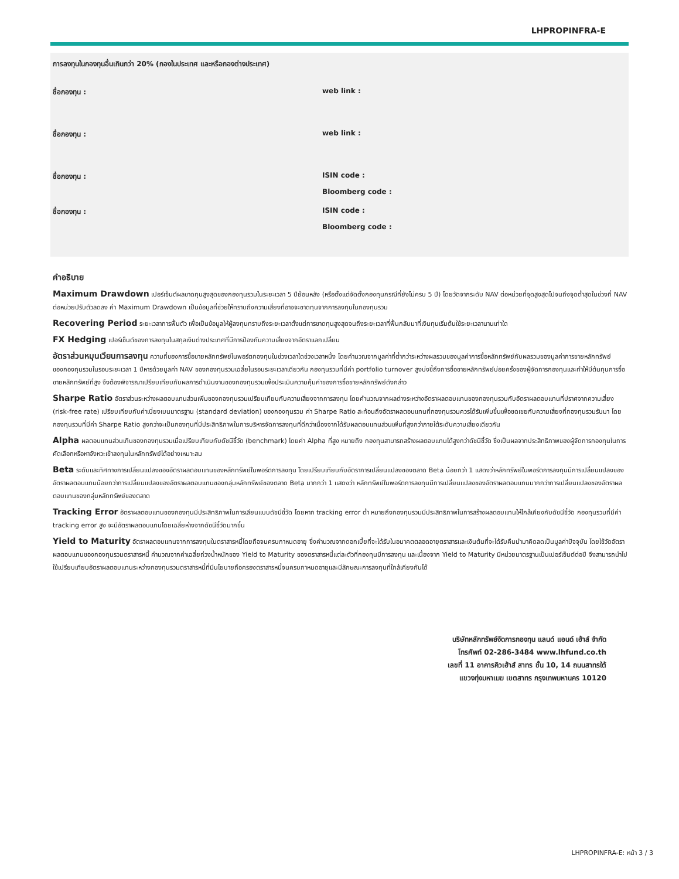LHPROPINFRA-E
การลงทุนในกองทุนอื่นเกินกว่า 20% (กองในประเทศ และหรือกองต่างประเทศ)
ชื่อกองทุน : web link :
ชื่อกองทุน : web link :
ชื่อกองทุน : ISIN code :
Bloomberg code :
ชื่อกองทุน : ISIN code :
Bloomberg code :
คำอธิบาย
Maximum Drawdown เปอร์เซ็นต์ผลขาดทุนสูงสุดของกองทุนรวมในระยะเวลา 5 ปีย้อนหลัง (หรือตั้งแต่จัดตั้งกองทุนกรณีที่ยังไม่ครบ 5 ปี) โดยวัดจากระดับ NAV ต่อหน่วยที่จุดสูงสุดไปจนถึงจุดต่ำสุดในช่วงที่ NAV ต่อหน่วยปรับตัวลดลง ค่า Maximum Drawdown เป็นข้อมูลที่ช่วยให้ทราบถึงความเสี่ยงที่อาจจะขาดทุนจากการลงทุนในกองทุนรวม
Recovering Period ระยะเวลาการฟื้นตัว เพื่อเป็นข้อมูลให้ผู้ลงทุนทราบถึงระยะเวลาตั้งแต่การขาดทุนสูงสุดจนถึงระยะเวลาที่ฟื้นกลับมาที่เงินทุนเริ่มต้นใช้ระยะเวลานานเท่าใด
FX Hedging เปอร์เซ็นต์ของการลงทุนในสกุลเงินต่างประเทศที่มีการป้องกันความเสี่ยงจากอัตราแลกเปลี่ยน
อัตราส่วนหมุนเวียนการลงทุน ความถี่ของการซื้อขายหลักทรัพย์ในพอร์ตกองทุนในช่วงเวลาใดช่วงเวลาหนึ่ง โดยคำนวณจากมูลค่าที่ต่ำกว่าระหว่างผลรวมของมูลค่าการซื้อหลักทรัพย์กับผลรวมของมูลค่าการขายหลักทรัพย์ของกองทุนรวมในรอบระยะเวลา 1 ปีหารด้วยมูลค่า NAV ของกองทุนรวมเฉลี่ยในรอบระยะเวลาเดียวกัน กองทุนรวมที่มีค่า portfolio turnover สูงบ่งชี้ถึงการซื้อขายหลักทรัพย์บ่อยครั้งของผู้จัดการกองทุนและทำให้มีต้นทุนการซื้อขายหลักทรัพย์ที่สูง จึงต้องพิจารณาเปรียบเทียบกับผลการดำเนินงานของกองทุนรวมเพื่อประเมินความคุ้มค่าของการซื้อขายหลักทรัพย์ดังกล่าว
Sharpe Ratio อัตราส่วนระหว่างผลตอบแทนส่วนเพิ่มของกองทุนรวมเปรียบเทียบกับความเสี่ยงจากการลงทุน โดยคำนวณจากผลต่างระหว่างอัตราผลตอบแทนของกองทุนรวมกับอัตราผลตอบแทนที่ปราศจากความเสี่ยง (risk-free rate) เปรียบเทียบกับค่าเบี่ยงเบนมาตรฐาน (standard deviation) ของกองทุนรวม ค่า Sharpe Ratio สะท้อนถึงอัตราผลตอบแทนที่กองทุนรวมควรได้รับเพิ่มขึ้นเพื่อชดเชยกับความเสี่ยงที่กองทุนรวมรับมา โดยกองทุนรวมที่มีค่า Sharpe Ratio สูงกว่าจะเป็นกองทุนที่มีประสิทธิภาพในการบริหารจัดการลงทุนที่ดีกว่าเนื่องจากได้รับผลตอบแทนส่วนเพิ่มที่สูงกว่าภายใต้ระดับความเสี่ยงเดียวกัน
Alpha ผลตอบแทนส่วนเกินของกองทุนรวมเมื่อเปรียบเทียบกับดัชนีชี้วัด (benchmark) โดยค่า Alpha ที่สูง หมายถึง กองทุนสามารถสร้างผลตอบแทนได้สูงกว่าดัชนีชี้วัด ซึ่งเป็นผลจากประสิทธิภาพของผู้จัดการกองทุนในการคัดเลือกหรือหาจังหวะเข้าลงทุนในหลักทรัพย์ได้อย่างเหมาะสม
Beta ระดับและทิศทางการเปลี่ยนแปลงของอัตราผลตอบแทนของหลักทรัพย์ในพอร์ตการลงทุน โดยเปรียบเทียบกับอัตราการเปลี่ยนแปลงของตลาด Beta น้อยกว่า 1 แสดงว่าหลักทรัพย์ในพอร์ตการลงทุนมีการเปลี่ยนแปลงของอัตราผลตอบแทนน้อยกว่าการเปลี่ยนแปลงของอัตราผลตอบแทนของกลุ่มหลักทรัพย์ของตลาด Beta มากกว่า 1 แสดงว่า หลักทรัพย์ในพอร์ตการลงทุนมีการเปลี่ยนแปลงของอัตราผลตอบแทนมากกว่าการเปลี่ยนแปลงของอัตราผลตอบแทนของกลุ่มหลักทรัพย์ของตลาด
Tracking Error อัตราผลตอบแทนของกองทุนมีประสิทธิภาพในการเลียนแบบดัชนีชี้วัด โดยหาก tracking error ต่ำ หมายถึงกองทุนรวมมีประสิทธิภาพในการสร้างผลตอบแทนให้ใกล้เคียงกับดัชนีชี้วัด กองทุนรวมที่มีค่า tracking error สูง จะมีอัตราผลตอบแทนโดยเฉลี่ยห่างจากดัชนีชี้วัดมากขึ้น
Yield to Maturity อัตราผลตอบแทนจากการลงทุนในตราสารหนี้โดยถือจนครบกาหนดอายุ ซึ่งคำนวณจากดอกเบี้ยที่จะได้รับในอนาคตตลอดอายุตราสารและเงินต้นที่จะได้รับคืนนำมาคิดลดเป็นมูลค่าปัจจุบัน โดยใช้วัดอัตราผลตอบแทนของกองทุนรวมตราสารหนี้ คำนวณจากค่าเฉลี่ยถ่วงน้ำหนักของ Yield to Maturity ของตราสารหนี้แต่ละตัวที่กองทุนมีการลงทุน และเนื่องจาก Yield to Maturity มีหน่วยมาตรฐานเป็นเปอร์เซ็นต์ต่อปี จึงสามารถนำไปใช้เปรียบเทียบอัตราผลตอบแทนระหว่างกองทุนรวมตราสารหนี้ที่มีนโยบายถือครองตราสารหนี้จนครบกาหนดอายุและมีลักษณะการลงทุนที่ใกล้เคียงกันได้
บริษัทหลักทรัพย์จัดการกองทุน แลนด์ แอนด์ เฮ้าส์ จำกัด
โทรศัพท์ 02-286-3484 www.lhfund.co.th
เลขที่ 11 อาคารคิวเฮ้าส์ สาทร ชั้น 10, 14 ถนนสาทรใต้
แขวงทุ่งมหาเมฆ เขตสาทร กรุงเทพมหานคร 10120
LHPROPINFRA-E: หน้า 3 / 3